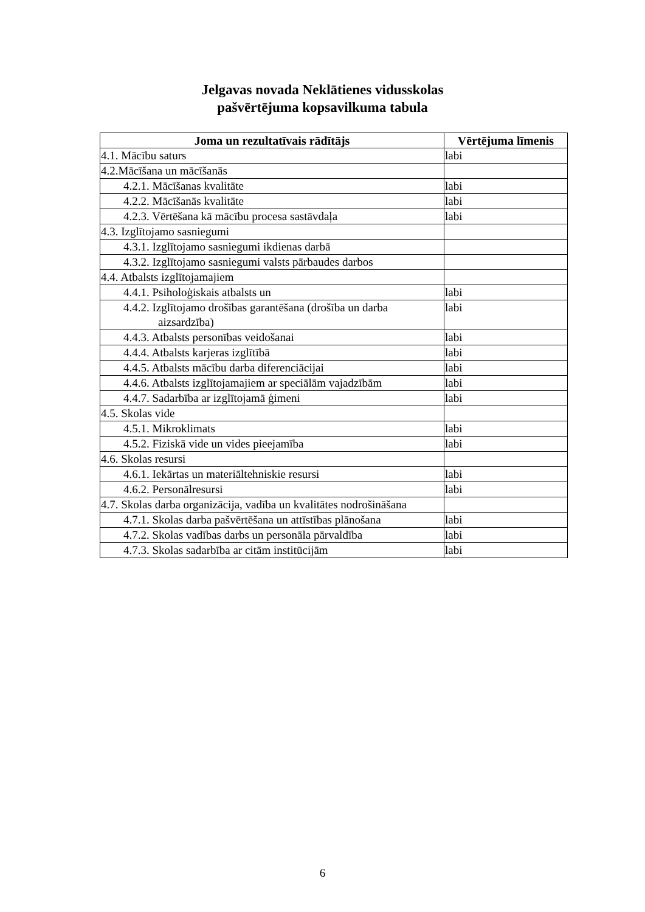Jelgavas novada Neklātienes vidusskolas
pašvērtējuma kopsavilkuma tabula
| Joma un rezultatīvais rādītājs | Vērtējuma līmenis |
| --- | --- |
| 4.1. Mācību saturs | labi |
| 4.2.Mācīšana un mācīšanās | |
| 4.2.1. Mācīšanas kvalitāte | labi |
| 4.2.2. Mācīšanās kvalitāte | labi |
| 4.2.3. Vērtēšana kā mācību procesa sastāvdaļa | labi |
| 4.3. Izglītojamo sasniegumi | |
| 4.3.1. Izglītojamo sasniegumi ikdienas darbā | |
| 4.3.2. Izglītojamo sasniegumi valsts pārbaudes darbos | |
| 4.4. Atbalsts izglītojamajiem | |
| 4.4.1. Psiholoģiskais atbalsts un | labi |
| 4.4.2. Izglītojamo drošības garantēšana (drošība un darba aizsardzība) | labi |
| 4.4.3. Atbalsts personības veidošanai | labi |
| 4.4.4. Atbalsts karjeras izglītībā | labi |
| 4.4.5. Atbalsts mācību darba diferenciācijai | labi |
| 4.4.6. Atbalsts izglītojamajiem ar speciālām vajadzībām | labi |
| 4.4.7. Sadarbība ar izglītojamā ģimeni | labi |
| 4.5. Skolas vide | |
| 4.5.1. Mikroklimats | labi |
| 4.5.2. Fiziskā vide un vides pieejamība | labi |
| 4.6. Skolas resursi | |
| 4.6.1. Iekārtas un materiāltehniskie resursi | labi |
| 4.6.2. Personālresursi | labi |
| 4.7. Skolas darba organizācija, vadība un kvalitātes nodrošināšana | |
| 4.7.1. Skolas darba pašvērtēšana un attīstības plānošana | labi |
| 4.7.2. Skolas vadības darbs un personāla pārvaldība | labi |
| 4.7.3. Skolas sadarbība ar citām institūcijām | labi |
6